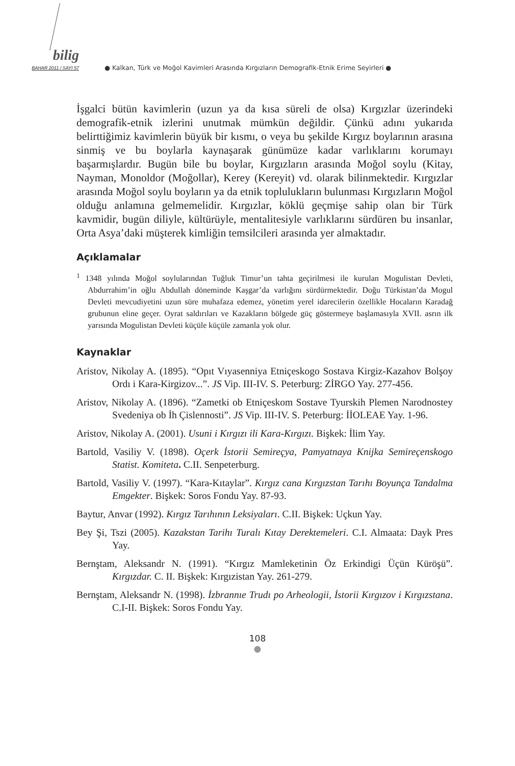bilig
BAHAR 2011 / SAYI 57
● Kalkan, Türk ve Moğol Kavimleri Arasında Kırgızların Demografik-Etnik Erime Seyirleri ●
İşgalci bütün kavimlerin (uzun ya da kısa süreli de olsa) Kırgızlar üzerindeki demografik-etnik izlerini unutmak mümkün değildir. Çünkü adını yukarıda belirttiğimiz kavimlerin büyük bir kısmı, o veya bu şekilde Kırgız boylarının arasına sinmiş ve bu boylarla kaynaşarak günümüze kadar varlıklarını korumayı başarmışlardır. Bugün bile bu boylar, Kırgızların arasında Moğol soylu (Kitay, Nayman, Monoldor (Moğollar), Kerey (Kereyit) vd. olarak bilinmektedir. Kırgızlar arasında Moğol soylu boyların ya da etnik toplulukların bulunması Kırgızların Moğol olduğu anlamına gelmemelidir. Kırgızlar, köklü geçmişe sahip olan bir Türk kavmidir, bugün diliyle, kültürüyle, mentalitesiyle varlıklarını sürdüren bu insanlar, Orta Asya’daki müşterek kimliğin temsilcileri arasında yer almaktadır.
Açıklamalar
<sup>1</sup> 1348 yılında Moğol soylularından Tuğluk Timur’un tahta geçirilmesi ile kurulan Mogulistan Devleti, Abdurrahim’in oğlu Abdullah döneminde Kaşgar’da varlığını sürdürmektedir. Doğu Türkistan’da Mogul Devleti mevcudiyetini uzun süre muhafaza edemez, yönetim yerel idarecilerin özellikle Hocaların Karadağ grubunun eline geçer. Oyrat saldırıları ve Kazakların bölgede güç göstermeye başlamasıyla XVII. asrın ilk yarısında Mogulistan Devleti küçüle küçüle zamanla yok olur.
Kaynaklar
Aristov, Nikolay A. (1895). “Opıt Vıyasenniya Etniçeskogo Sostava Kirgiz-Kazahov Bolşoy Ordı i Kara-Kirgizov...”. JS Vip. III-IV. S. Peterburg: ZİRGO Yay. 277-456.
Aristov, Nikolay A. (1896). “Zametki ob Etniçeskom Sostave Tyurskih Plemen Narodnostey Svedeniya ob İh Çislennosti”. JS Vip. III-IV. S. Peterburg: İİOLEAE Yay. 1-96.
Aristov, Nikolay A. (2001). Usuni i Kırgızı ili Kara-Kırgızı. Bişkek: İlim Yay.
Bartold, Vasiliy V. (1898). Oçerk İstorii Semireçya, Pamyatnaya Knijka Semireçenskogo Statist. Komiteta. C.II. Senpeterburg.
Bartold, Vasiliy V. (1997). “Kara-Kıtaylar”. Kırgız cana Kırgızstan Tarıhı Boyunça Tandalma Emgekter. Bişkek: Soros Fondu Yay. 87-93.
Baytur, Anvar (1992). Kırgız Tarıhının Leksiyaları. C.II. Bişkek: Uçkun Yay.
Bey Şi, Tszi (2005). Kazakstan Tarihı Turalı Kıtay Derektemeleri. C.I. Almaata: Dayk Pres Yay.
Bernştam, Aleksandr N. (1991). “Kırgız Mamleketinin Öz Erkindigi Üçün Küröşü”. Kırgızdar. C. II. Bişkek: Kırgızistan Yay. 261-279.
Bernştam, Aleksandr N. (1998). İzbrannıe Trudı po Arheologii, İstorii Kırgızov i Kırgızstana. C.I-II. Bişkek: Soros Fondu Yay.
108
●